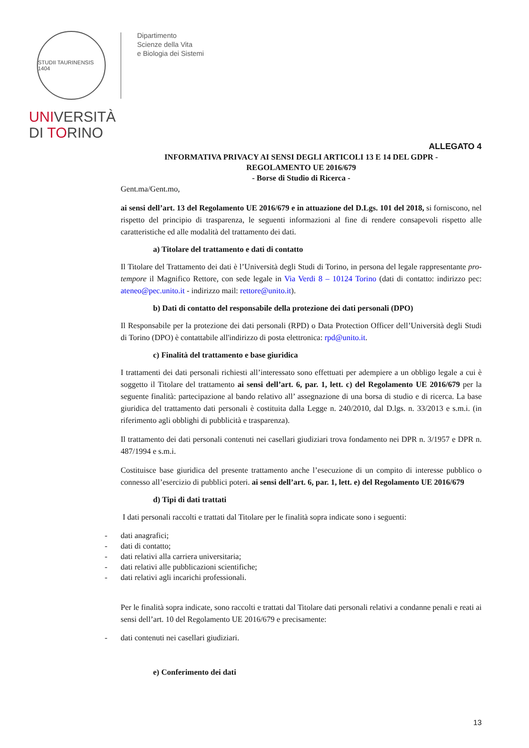STUDII TAURINENSIS 1404
UNIVERSITÀ
DI TORINO
Dipartimento
Scienze della Vita
e Biologia dei Sistemi
ALLEGATO 4
INFORMATIVA PRIVACY AI SENSI DEGLI ARTICOLI 13 E 14 DEL GDPR -
REGOLAMENTO UE 2016/679
- Borse di Studio di Ricerca -
Gent.ma/Gent.mo,
ai sensi dell’art. 13 del Regolamento UE 2016/679 e in attuazione del D.Lgs. 101 del 2018, si forniscono, nel rispetto del principio di trasparenza, le seguenti informazioni al fine di rendere consapevoli rispetto alle caratteristiche ed alle modalità del trattamento dei dati.
a) Titolare del trattamento e dati di contatto
Il Titolare del Trattamento dei dati è l’Università degli Studi di Torino, in persona del legale rappresentante pro-tempore il Magnifico Rettore, con sede legale in Via Verdi 8 – 10124 Torino (dati di contatto: indirizzo pec: ateneo@pec.unito.it - indirizzo mail: rettore@unito.it).
b) Dati di contatto del responsabile della protezione dei dati personali (DPO)
Il Responsabile per la protezione dei dati personali (RPD) o Data Protection Officer dell’Università degli Studi di Torino (DPO) è contattabile all'indirizzo di posta elettronica: rpd@unito.it.
c) Finalità del trattamento e base giuridica
I trattamenti dei dati personali richiesti all’interessato sono effettuati per adempiere a un obbligo legale a cui è soggetto il Titolare del trattamento ai sensi dell’art. 6, par. 1, lett. c) del Regolamento UE 2016/679 per la seguente finalità: partecipazione al bando relativo all’ assegnazione di una borsa di studio e di ricerca. La base giuridica del trattamento dati personali è costituita dalla Legge n. 240/2010, dal D.lgs. n. 33/2013 e s.m.i. (in riferimento agli obblighi di pubblicità e trasparenza).
Il trattamento dei dati personali contenuti nei casellari giudiziari trova fondamento nei DPR n. 3/1957 e DPR n. 487/1994 e s.m.i.
Costituisce base giuridica del presente trattamento anche l’esecuzione di un compito di interesse pubblico o connesso all’esercizio di pubblici poteri. ai sensi dell’art. 6, par. 1, lett. e) del Regolamento UE 2016/679
d) Tipi di dati trattati
I dati personali raccolti e trattati dal Titolare per le finalità sopra indicate sono i seguenti:
- dati anagrafici;
- dati di contatto;
- dati relativi alla carriera universitaria;
- dati relativi alle pubblicazioni scientifiche;
- dati relativi agli incarichi professionali.
Per le finalità sopra indicate, sono raccolti e trattati dal Titolare dati personali relativi a condanne penali e reati ai sensi dell’art. 10 del Regolamento UE 2016/679 e precisamente:
- dati contenuti nei casellari giudiziari.
e) Conferimento dei dati
13